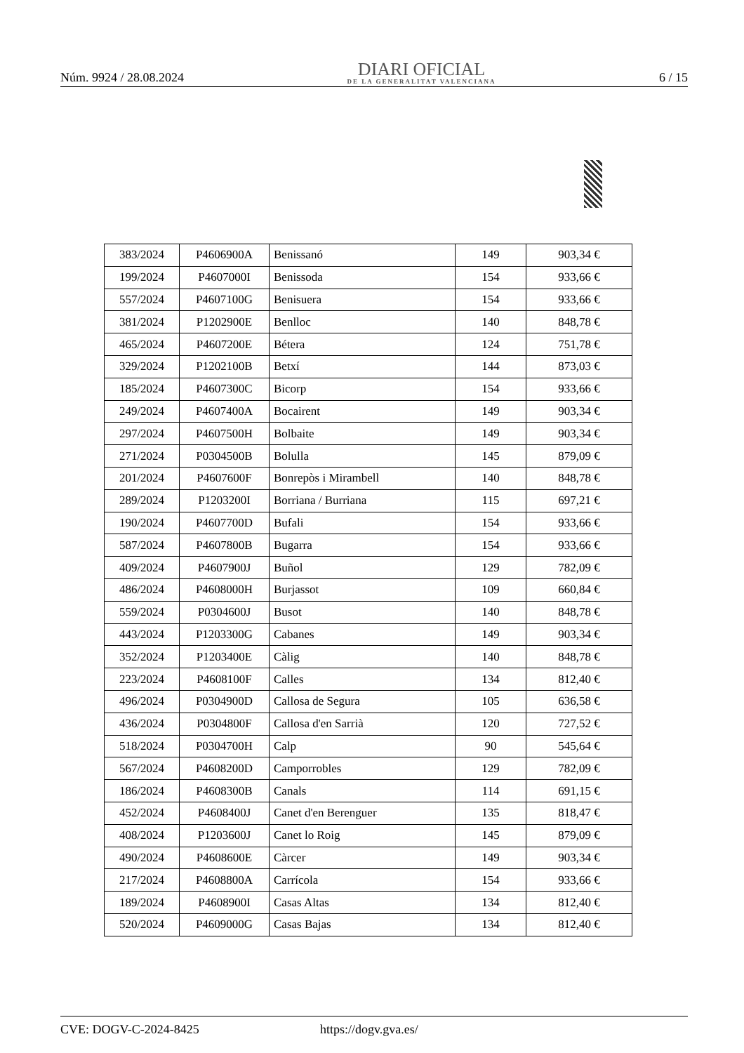Núm. 9924 / 28.08.2024
DIARI OFICIAL
DE LA GENERALITAT VALENCIANA
6 / 15
| 383/2024 | P4606900A | Benissanó | 149 | 903,34 € |
| 199/2024 | P4607000I | Benissoda | 154 | 933,66 € |
| 557/2024 | P4607100G | Benisuera | 154 | 933,66 € |
| 381/2024 | P1202900E | Benlloc | 140 | 848,78 € |
| 465/2024 | P4607200E | Bétera | 124 | 751,78 € |
| 329/2024 | P1202100B | Betxí | 144 | 873,03 € |
| 185/2024 | P4607300C | Bicorp | 154 | 933,66 € |
| 249/2024 | P4607400A | Bocairent | 149 | 903,34 € |
| 297/2024 | P4607500H | Bolbaite | 149 | 903,34 € |
| 271/2024 | P0304500B | Bolulla | 145 | 879,09 € |
| 201/2024 | P4607600F | Bonrepòs i Mirambell | 140 | 848,78 € |
| 289/2024 | P1203200I | Borriana / Burriana | 115 | 697,21 € |
| 190/2024 | P4607700D | Bufali | 154 | 933,66 € |
| 587/2024 | P4607800B | Bugarra | 154 | 933,66 € |
| 409/2024 | P4607900J | Buñol | 129 | 782,09 € |
| 486/2024 | P4608000H | Burjassot | 109 | 660,84 € |
| 559/2024 | P0304600J | Busot | 140 | 848,78 € |
| 443/2024 | P1203300G | Cabanes | 149 | 903,34 € |
| 352/2024 | P1203400E | Càlig | 140 | 848,78 € |
| 223/2024 | P4608100F | Calles | 134 | 812,40 € |
| 496/2024 | P0304900D | Callosa de Segura | 105 | 636,58 € |
| 436/2024 | P0304800F | Callosa d'en Sarrià | 120 | 727,52 € |
| 518/2024 | P0304700H | Calp | 90 | 545,64 € |
| 567/2024 | P4608200D | Camporrobles | 129 | 782,09 € |
| 186/2024 | P4608300B | Canals | 114 | 691,15 € |
| 452/2024 | P4608400J | Canet d'en Berenguer | 135 | 818,47 € |
| 408/2024 | P1203600J | Canet lo Roig | 145 | 879,09 € |
| 490/2024 | P4608600E | Càrcer | 149 | 903,34 € |
| 217/2024 | P4608800A | Carrícola | 154 | 933,66 € |
| 189/2024 | P4608900I | Casas Altas | 134 | 812,40 € |
| 520/2024 | P4609000G | Casas Bajas | 134 | 812,40 € |
CVE: DOGV-C-2024-8425 https://dogv.gva.es/